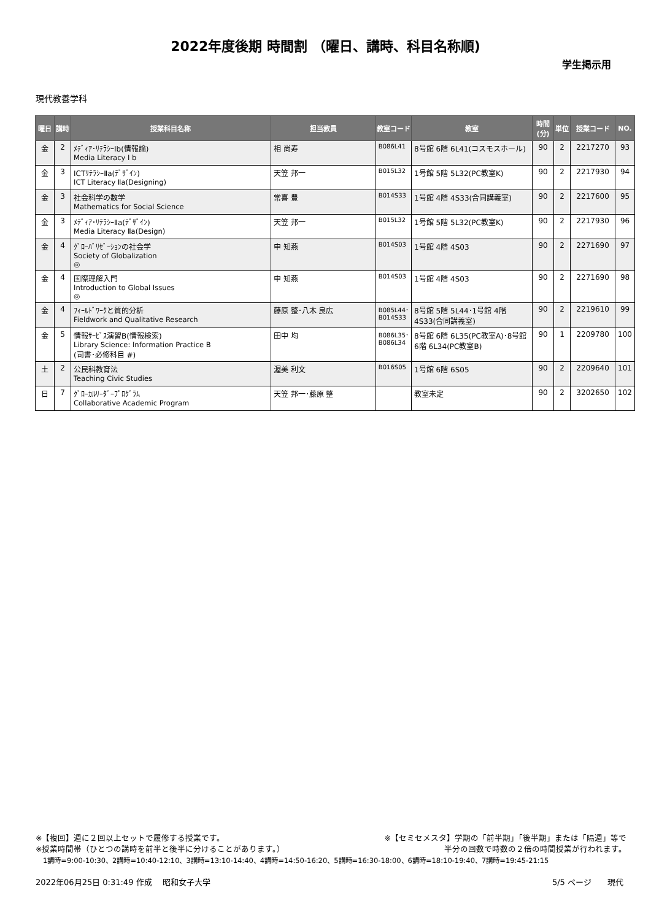2022年度後期 時間割 （曜日、講時、科目名称順)
学生掲示用
現代教養学科
| 曜日 | 講時 | 授業科目名称 | 担当教員 | 教室コード | 教室 | 時間 (分) | 単位 | 授業コード | NO. |
| --- | --- | --- | --- | --- | --- | --- | --- | --- | --- |
| 金 | 2 | ﾒﾃﾞｨｱ･ﾘﾃﾗｼｰⅠb(情報論) Media Literacy I b | 相 尚寿 | B086L41 | 8号館 6階 6L41(コスモスホール) | 90 | 2 | 2217270 | 93 |
| 金 | 3 | ICTﾘﾃﾗｼｰⅡa(ﾃﾞｻﾞｲﾝ) ICT Literacy Ⅱa(Designing) | 天笠 邦一 | B015L32 | 1号館 5階 5L32(PC教室K) | 90 | 2 | 2217930 | 94 |
| 金 | 3 | 社会科学の数学 Mathematics for Social Science | 常喜 豊 | B014S33 | 1号館 4階 4S33(合同講義室) | 90 | 2 | 2217600 | 95 |
| 金 | 3 | ﾒﾃﾞｨｱ･ﾘﾃﾗｼｰⅡa(ﾃﾞｻﾞｲﾝ) Media Literacy Ⅱa(Design) | 天笠 邦一 | B015L32 | 1号館 5階 5L32(PC教室K) | 90 | 2 | 2217930 | 96 |
| 金 | 4 | ｸﾞﾛｰﾊﾞﾘｾﾞｰｼｮﾝの社会学 Society of Globalization ◎ | 申 知燕 | B014S03 | 1号館 4階 4S03 | 90 | 2 | 2271690 | 97 |
| 金 | 4 | 国際理解入門 Introduction to Global Issues ◎ | 申 知燕 | B014S03 | 1号館 4階 4S03 | 90 | 2 | 2271690 | 98 |
| 金 | 4 | ﾌｨｰﾙﾄﾞﾜｰｸと質的分析 Fieldwork and Qualitative Research | 藤原 整･八木 良広 | B085L44･ B014S33 | 8号館 5階 5L44･1号館 4階 4S33(合同講義室) | 90 | 2 | 2219610 | 99 |
| 金 | 5 | 情報ｻｰﾋﾞｽ演習B(情報検索) Library Science: Information Practice B (司書･必修科目 #) | 田中 均 | B086L35･ B086L34 | 8号館 6階 6L35(PC教室A)･8号館 6階 6L34(PC教室B) | 90 | 1 | 2209780 | 100 |
| 土 | 2 | 公民科教育法 Teaching Civic Studies | 渥美 利文 | B016S05 | 1号館 6階 6S05 | 90 | 2 | 2209640 | 101 |
| 日 | 7 | ｸﾞﾛｰｶﾙﾘｰﾀﾞｰﾌﾟﾛｸﾞﾗﾑ Collaborative Academic Program | 天笠 邦一･藤原 整 | | 教室未定 | 90 | 2 | 3202650 | 102 |
※【複回】週に２回以上セットで履修する授業です。 ※【セミセメスタ】学期の「前半期」「後半期」または「隔週」等で
※授業時間帯（ひとつの講時を前半と後半に分けることがあります。） 半分の回数で時数の２倍の時間授業が行われます。
1講時=9:00-10:30、2講時=10:40-12:10、3講時=13:10-14:40、4講時=14:50-16:20、5講時=16:30-18:00、6講時=18:10-19:40、7講時=19:45-21:15
2022年06月25日 0:31:49 作成　 昭和女子大学 5/5 ページ　　現代